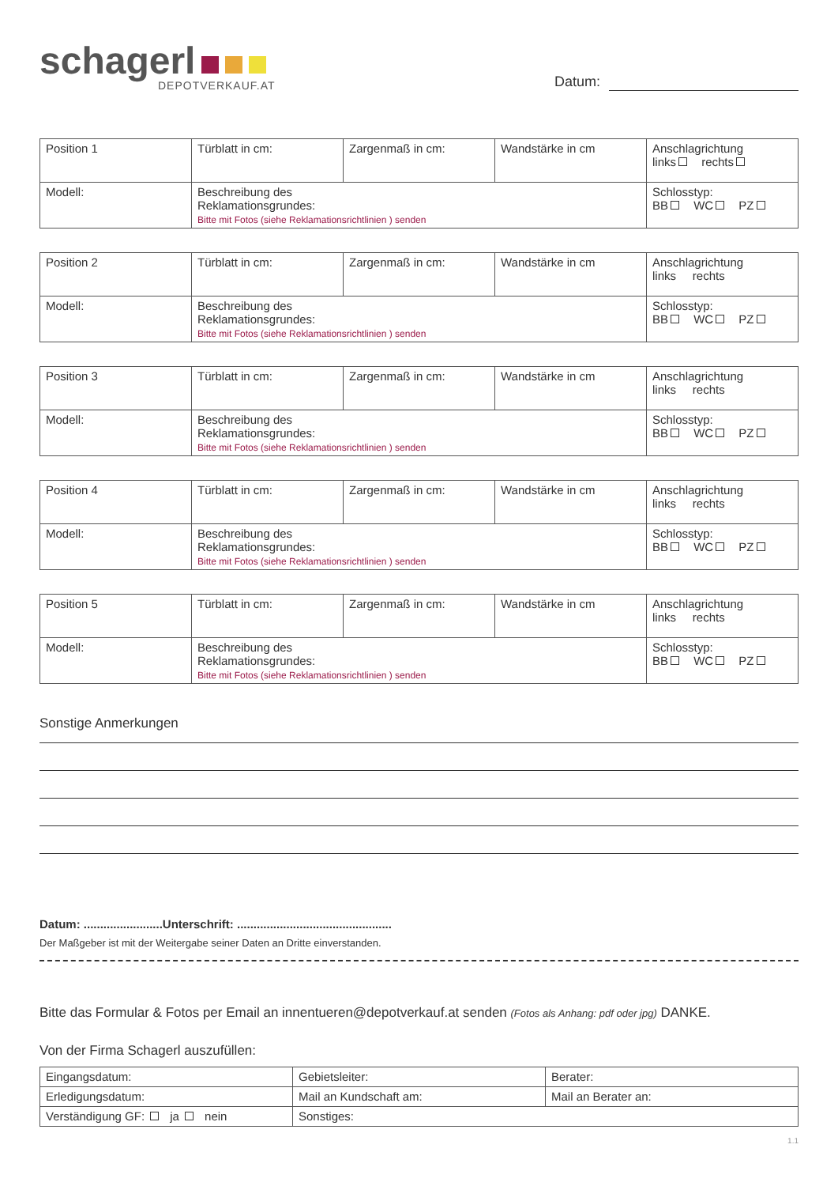schagerl
DEPOTVERKAUF.AT
Datum:
| Position 1 | Türblatt in cm: | Zargenmaß in cm: | Wandstärke in cm | Anschlagrichtung links rechts |
| Modell: | Beschreibung des Reklamationsgrundes: Bitte mit Fotos (siehe Reklamationsrichtlinien ) senden | | | Schlosstyp: BB WC PZ |
| Position 2 | Türblatt in cm: | Zargenmaß in cm: | Wandstärke in cm | Anschlagrichtung links rechts |
| Modell: | Beschreibung des Reklamationsgrundes: Bitte mit Fotos (siehe Reklamationsrichtlinien ) senden | | | Schlosstyp: BB WC PZ |
| Position 3 | Türblatt in cm: | Zargenmaß in cm: | Wandstärke in cm | Anschlagrichtung links rechts |
| Modell: | Beschreibung des Reklamationsgrundes: Bitte mit Fotos (siehe Reklamationsrichtlinien ) senden | | | Schlosstyp: BB WC PZ |
| Position 4 | Türblatt in cm: | Zargenmaß in cm: | Wandstärke in cm | Anschlagrichtung links rechts |
| Modell: | Beschreibung des Reklamationsgrundes: Bitte mit Fotos (siehe Reklamationsrichtlinien ) senden | | | Schlosstyp: BB WC PZ |
| Position 5 | Türblatt in cm: | Zargenmaß in cm: | Wandstärke in cm | Anschlagrichtung links rechts |
| Modell: | Beschreibung des Reklamationsgrundes: Bitte mit Fotos (siehe Reklamationsrichtlinien ) senden | | | Schlosstyp: BB WC PZ |
Sonstige Anmerkungen
Datum: ........................Unterschrift: ...............................................
Der Maßgeber ist mit der Weitergabe seiner Daten an Dritte einverstanden.
Bitte das Formular & Fotos per Email an innentueren@depotverkauf.at senden (Fotos als Anhang: pdf oder jpg) DANKE.
Von der Firma Schagerl auszufüllen:
| Eingangsdatum: | Gebietsleiter: | Berater: |
| Erledigungsdatum: | Mail an Kundschaft am: | Mail an Berater an: |
| Verständigung GF: ja nein | Sonstiges: | |
1.1